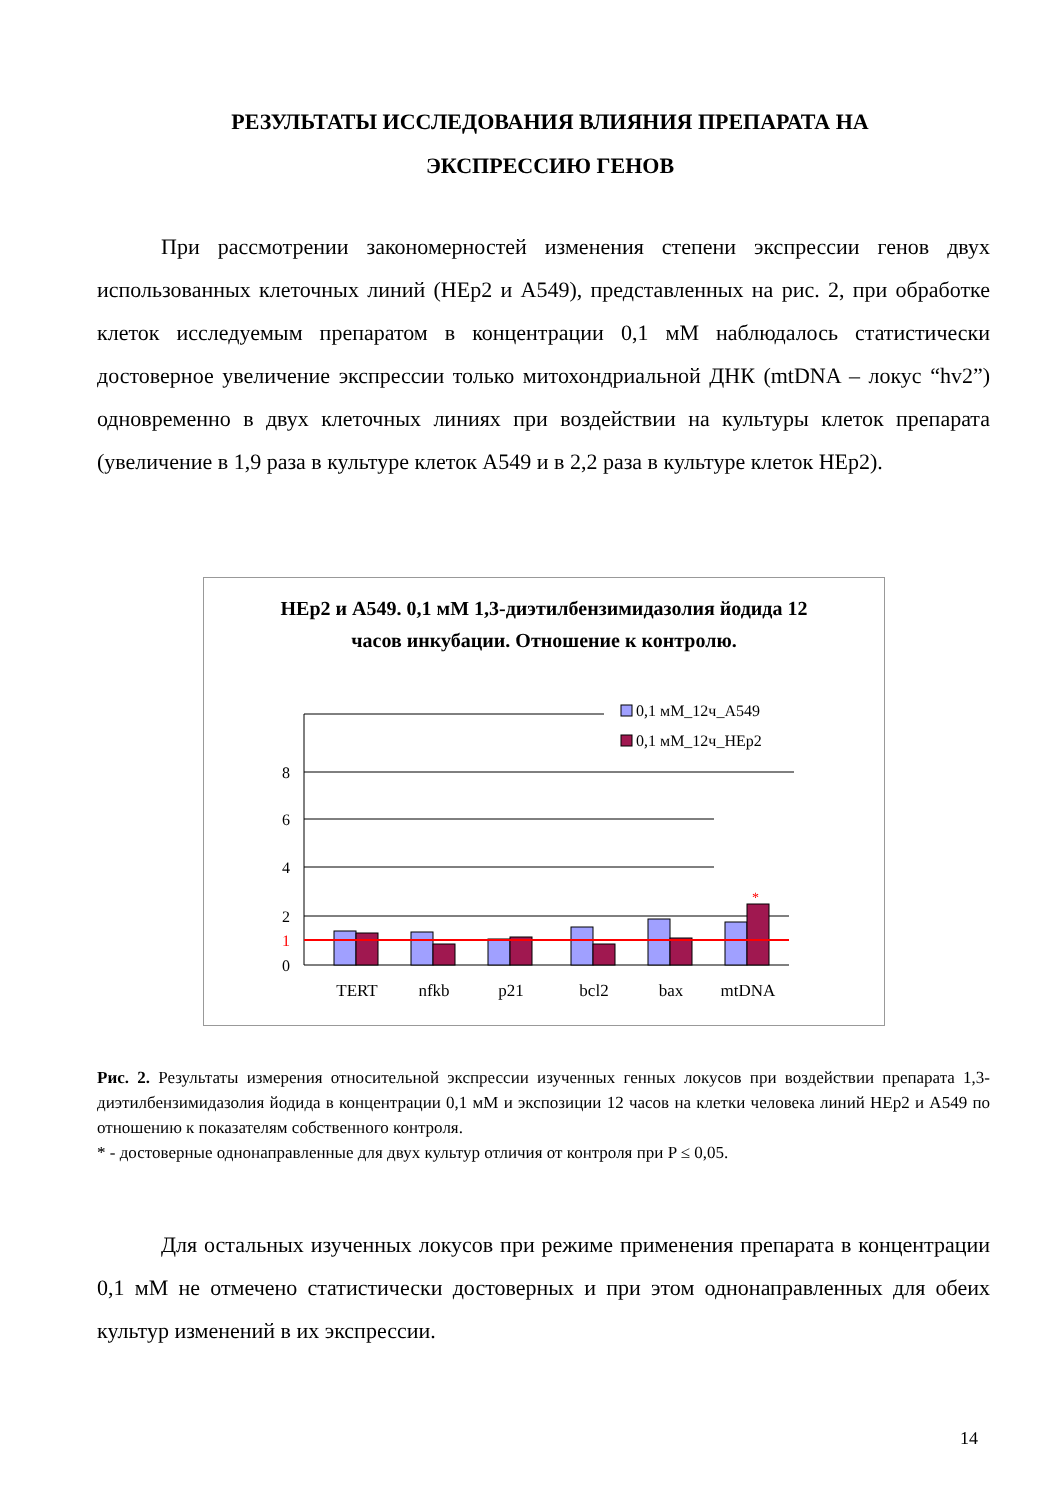РЕЗУЛЬТАТЫ ИССЛЕДОВАНИЯ ВЛИЯНИЯ ПРЕПАРАТА НА ЭКСПРЕССИЮ ГЕНОВ
При рассмотрении закономерностей изменения степени экспрессии генов двух использованных клеточных линий (HEp2 и A549), представленных на рис. 2, при обработке клеток исследуемым препаратом в концентрации 0,1 мМ наблюдалось статистически достоверное увеличение экспрессии только митохондриальной ДНК (mtDNA – локус “hv2”) одновременно в двух клеточных линиях при воздействии на культуры клеток препарата (увеличение в 1,9 раза в культуре клеток A549 и в 2,2 раза в культуре клеток HEp2).
HEp2 и A549. 0,1 мМ 1,3-диэтилбензимидазолия йодида 12
часов инкубации. Отношение к контролю.
8
6
4
2
1
0
*
TERT
nfkb
p21
bcl2
bax
mtDNA
0,1 мМ_12ч_A549
0,1 мМ_12ч_HEp2
Рис. 2. Результаты измерения относительной экспрессии изученных генных локусов при воздействии препарата 1,3-диэтилбензимидазолия йодида в концентрации 0,1 мМ и экспозиции 12 часов на клетки человека линий HEp2 и A549 по отношению к показателям собственного контроля.
* - достоверные однонаправленные для двух культур отличия от контроля при P ≤ 0,05.
Для остальных изученных локусов при режиме применения препарата в концентрации 0,1 мМ не отмечено статистически достоверных и при этом однонаправленных для обеих культур изменений в их экспрессии.
14